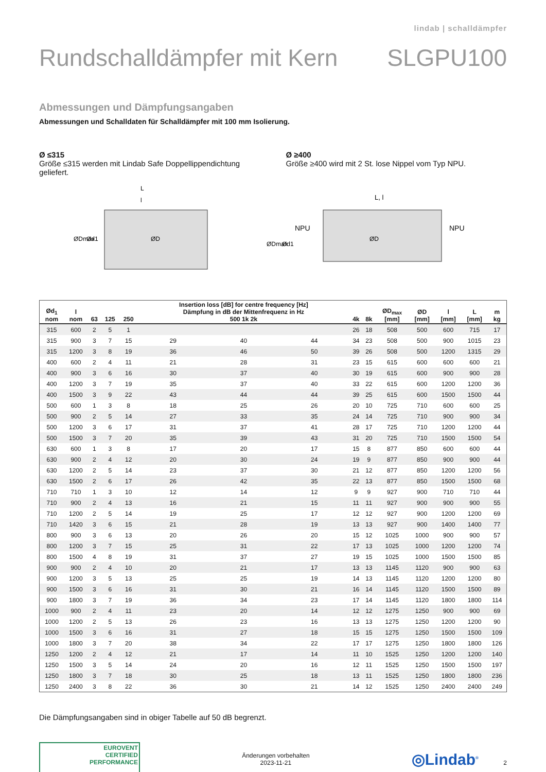lindab | schalldämpfer
Rundschalldämpfer mit Kern SLGPU100
Abmessungen und Dämpfungsangaben
Abmessungen und Schalldaten für Schalldämpfer mit 100 mm Isolierung.
Ø ≤315
Größe ≤315 werden mit Lindab Safe Doppellippendichtung geliefert.
Ø ≥400
Größe ≥400 wird mit 2 St. lose Nippel vom Typ NPU.
L
l
ØDmax
Ød1
ØD
L, l
NPU
NPU
ØDmax
Ød1
ØD
| Ød<sub>1</sub> nom | l nom | 63 | 125 | 250 | Insertion loss [dB] for centre frequency [Hz] Dämpfung in dB der Mittenfrequenz in Hz 500 1k 2k | | | 4k | 8k | ØD<sub>max</sub> [mm] | ØD [mm] | l [mm] | L [mm] | m kg |
| --- | --- | --- | --- | --- | --- | --- | --- | --- | --- | --- | --- | --- | --- | --- |
| 315 | 600 | 2 | 5 | 1 | | | | 26 | 18 | 508 | 500 | 600 | 715 | 17 |
| 315 | 900 | 3 | 7 | 15 | 29 | 40 | 44 | 34 | 23 | 508 | 500 | 900 | 1015 | 23 |
| 315 | 1200 | 3 | 8 | 19 | 36 | 46 | 50 | 39 | 26 | 508 | 500 | 1200 | 1315 | 29 |
| 400 | 600 | 2 | 4 | 11 | 21 | 28 | 31 | 23 | 15 | 615 | 600 | 600 | 600 | 21 |
| 400 | 900 | 3 | 6 | 16 | 30 | 37 | 40 | 30 | 19 | 615 | 600 | 900 | 900 | 28 |
| 400 | 1200 | 3 | 7 | 19 | 35 | 37 | 40 | 33 | 22 | 615 | 600 | 1200 | 1200 | 36 |
| 400 | 1500 | 3 | 9 | 22 | 43 | 44 | 44 | 39 | 25 | 615 | 600 | 1500 | 1500 | 44 |
| 500 | 600 | 1 | 3 | 8 | 18 | 25 | 26 | 20 | 10 | 725 | 710 | 600 | 600 | 25 |
| 500 | 900 | 2 | 5 | 14 | 27 | 33 | 35 | 24 | 14 | 725 | 710 | 900 | 900 | 34 |
| 500 | 1200 | 3 | 6 | 17 | 31 | 37 | 41 | 28 | 17 | 725 | 710 | 1200 | 1200 | 44 |
| 500 | 1500 | 3 | 7 | 20 | 35 | 39 | 43 | 31 | 20 | 725 | 710 | 1500 | 1500 | 54 |
| 630 | 600 | 1 | 3 | 8 | 17 | 20 | 17 | 15 | 8 | 877 | 850 | 600 | 600 | 44 |
| 630 | 900 | 2 | 4 | 12 | 20 | 30 | 24 | 19 | 9 | 877 | 850 | 900 | 900 | 44 |
| 630 | 1200 | 2 | 5 | 14 | 23 | 37 | 30 | 21 | 12 | 877 | 850 | 1200 | 1200 | 56 |
| 630 | 1500 | 2 | 6 | 17 | 26 | 42 | 35 | 22 | 13 | 877 | 850 | 1500 | 1500 | 68 |
| 710 | 710 | 1 | 3 | 10 | 12 | 14 | 12 | 9 | 9 | 927 | 900 | 710 | 710 | 44 |
| 710 | 900 | 2 | 4 | 13 | 16 | 21 | 15 | 11 | 11 | 927 | 900 | 900 | 900 | 55 |
| 710 | 1200 | 2 | 5 | 14 | 19 | 25 | 17 | 12 | 12 | 927 | 900 | 1200 | 1200 | 69 |
| 710 | 1420 | 3 | 6 | 15 | 21 | 28 | 19 | 13 | 13 | 927 | 900 | 1400 | 1400 | 77 |
| 800 | 900 | 3 | 6 | 13 | 20 | 26 | 20 | 15 | 12 | 1025 | 1000 | 900 | 900 | 57 |
| 800 | 1200 | 3 | 7 | 15 | 25 | 31 | 22 | 17 | 13 | 1025 | 1000 | 1200 | 1200 | 74 |
| 800 | 1500 | 4 | 8 | 19 | 31 | 37 | 27 | 19 | 15 | 1025 | 1000 | 1500 | 1500 | 85 |
| 900 | 900 | 2 | 4 | 10 | 20 | 21 | 17 | 13 | 13 | 1145 | 1120 | 900 | 900 | 63 |
| 900 | 1200 | 3 | 5 | 13 | 25 | 25 | 19 | 14 | 13 | 1145 | 1120 | 1200 | 1200 | 80 |
| 900 | 1500 | 3 | 6 | 16 | 31 | 30 | 21 | 16 | 14 | 1145 | 1120 | 1500 | 1500 | 89 |
| 900 | 1800 | 3 | 7 | 19 | 36 | 34 | 23 | 17 | 14 | 1145 | 1120 | 1800 | 1800 | 114 |
| 1000 | 900 | 2 | 4 | 11 | 23 | 20 | 14 | 12 | 12 | 1275 | 1250 | 900 | 900 | 69 |
| 1000 | 1200 | 2 | 5 | 13 | 26 | 23 | 16 | 13 | 13 | 1275 | 1250 | 1200 | 1200 | 90 |
| 1000 | 1500 | 3 | 6 | 16 | 31 | 27 | 18 | 15 | 15 | 1275 | 1250 | 1500 | 1500 | 109 |
| 1000 | 1800 | 3 | 7 | 20 | 38 | 34 | 22 | 17 | 17 | 1275 | 1250 | 1800 | 1800 | 126 |
| 1250 | 1200 | 2 | 4 | 12 | 21 | 17 | 14 | 11 | 10 | 1525 | 1250 | 1200 | 1200 | 140 |
| 1250 | 1500 | 3 | 5 | 14 | 24 | 20 | 16 | 12 | 11 | 1525 | 1250 | 1500 | 1500 | 197 |
| 1250 | 1800 | 3 | 7 | 18 | 30 | 25 | 18 | 13 | 11 | 1525 | 1250 | 1800 | 1800 | 236 |
| 1250 | 2400 | 3 | 8 | 22 | 36 | 30 | 21 | 14 | 12 | 1525 | 1250 | 2400 | 2400 | 249 |
Die Dämpfungsangaben sind in obiger Tabelle auf 50 dB begrenzt.
EUROVENT
CERTIFIED
PERFORMANCE
Änderungen vorbehalten
2023-11-21
◎Lindab<sup>®</sup> 2